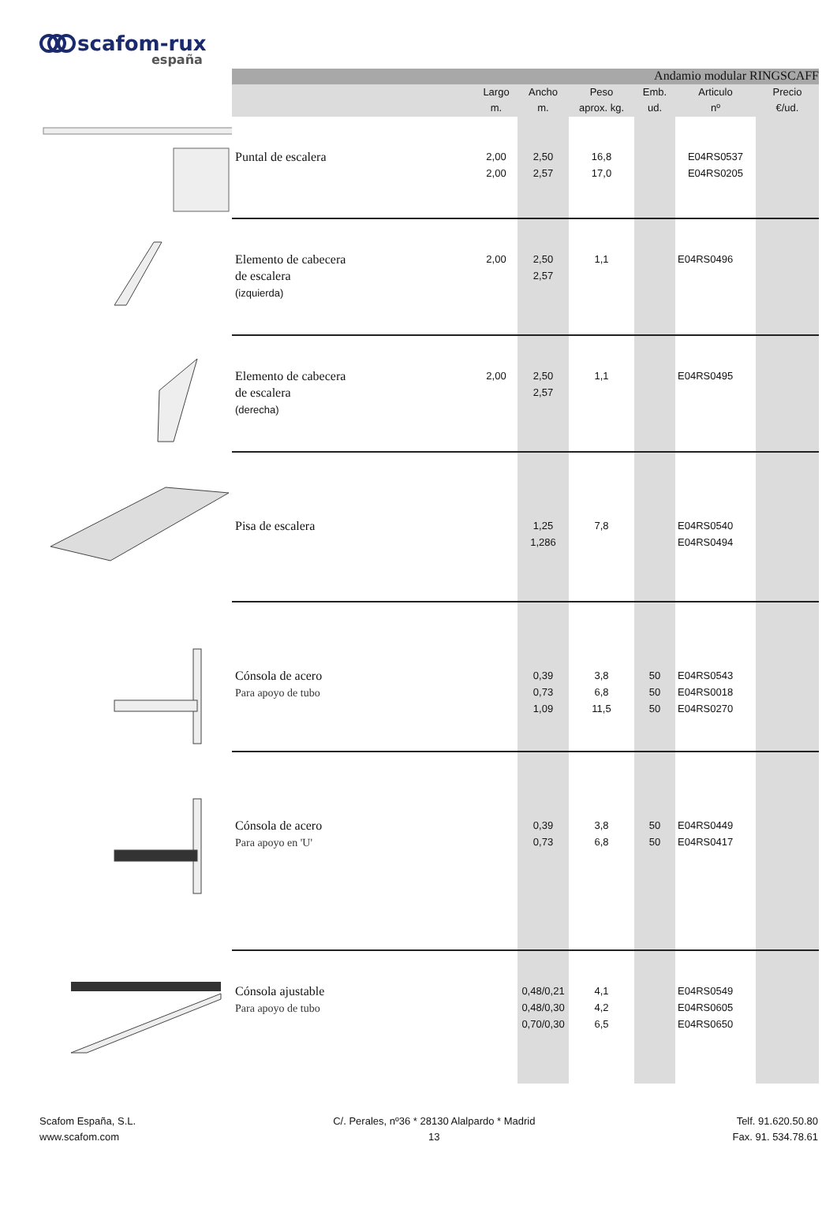scafom-rux
españa
| | Andamio modular RINGSCAFF | | | | | | |
| | | Largo m. | Ancho m. | Peso aprox. kg. | Emb. ud. | Articulo nº | Precio €/ud. |
| | Puntal de escalera | 2,00 2,00 | 2,50 2,57 | 16,8 17,0 | | E04RS0537 E04RS0205 | |
| | Elemento de cabecera de escalera (izquierda) | 2,00 | 2,50 2,57 | 1,1 | | E04RS0496 | |
| | Elemento de cabecera de escalera (derecha) | 2,00 | 2,50 2,57 | 1,1 | | E04RS0495 | |
| | Pisa de escalera | | 1,25 1,286 | 7,8 | | E04RS0540 E04RS0494 | |
| | Cónsola de acero Para apoyo de tubo | | 0,39 0,73 1,09 | 3,8 6,8 11,5 | 50 50 50 | E04RS0543 E04RS0018 E04RS0270 | |
| | Cónsola de acero Para apoyo en 'U' | | 0,39 0,73 | 3,8 6,8 | 50 50 | E04RS0449 E04RS0417 | |
| | Cónsola ajustable Para apoyo de tubo | | 0,48/0,21 0,48/0,30 0,70/0,30 | 4,1 4,2 6,5 | | E04RS0549 E04RS0605 E04RS0650 | |
Scafom España, S.L.
www.scafom.com
C/. Perales, nº36 * 28130 Alalpardo * Madrid
13
Telf. 91.620.50.80
Fax. 91. 534.78.61